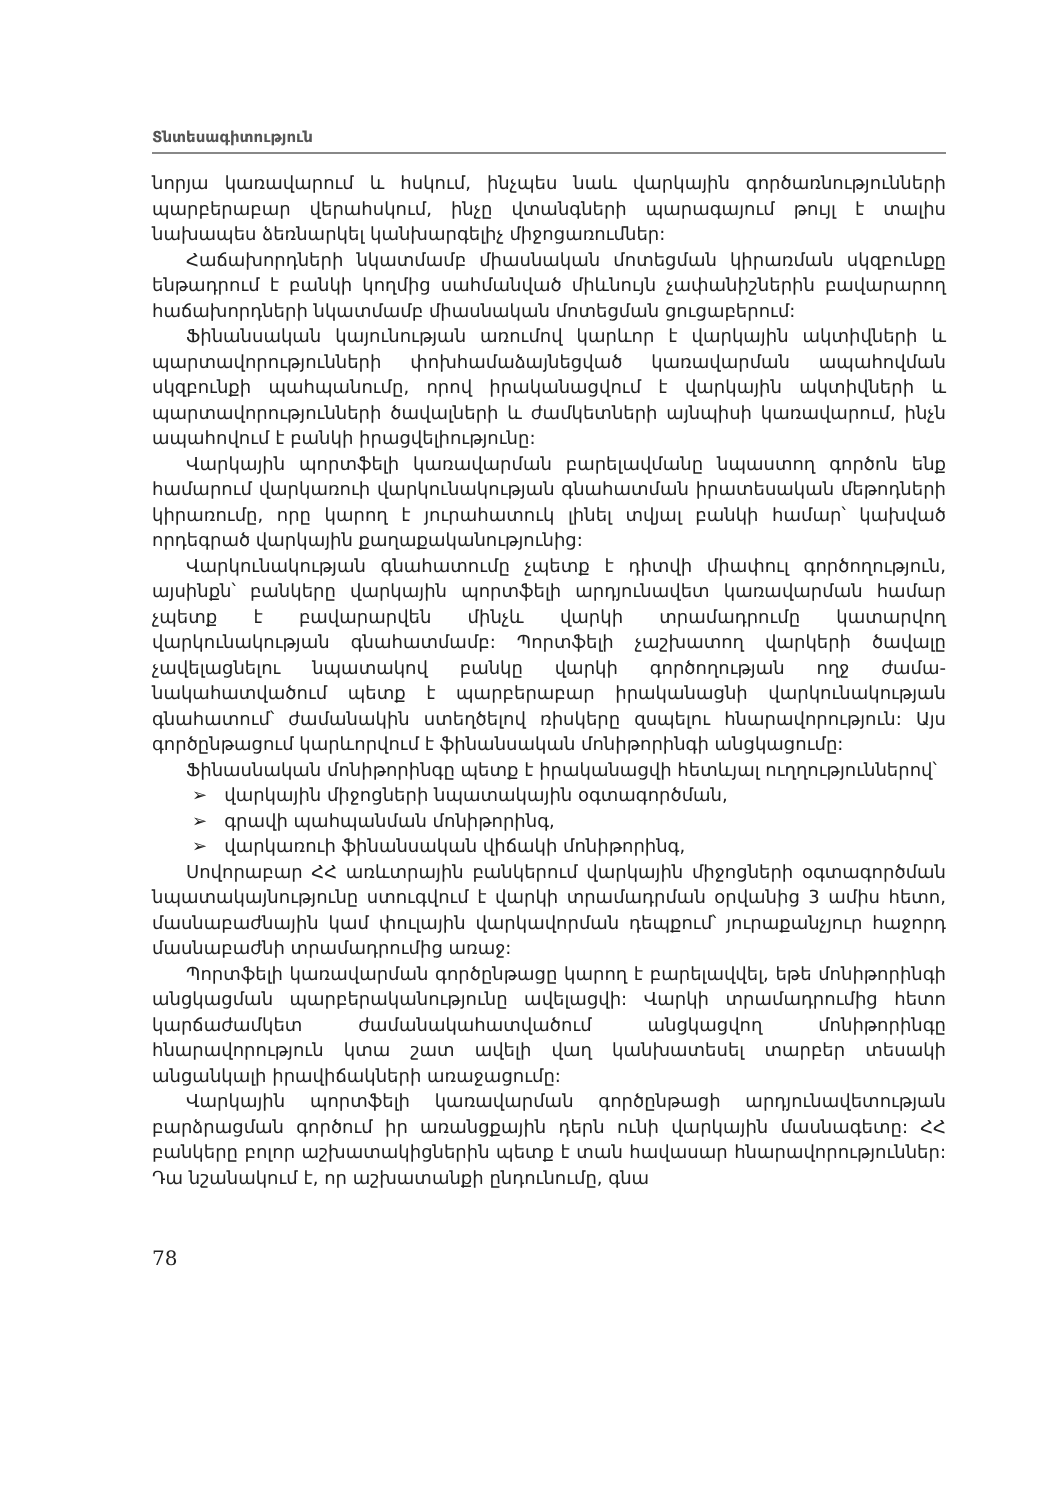Տնտեսագիտություն
նորյա կառավարում և հսկում, ինչպես նաև վարկային գործառնություննե­րի պարբերաբար վերահսկում, ինչը վտանգների պարագայում թույլ է տա­լիս նախապես ձեռնարկել կանխարգելիչ միջոցառումներ:
Հաճախորդների նկատմամբ միասնական մոտեցման կիրառման սկզբուն­քը ենթադրում է բանկի կողմից սահմանված միևնույն չափանիշներին բա­վարարող հաճախորդների նկատմամբ միասնական մոտեցման ցուցաբե­րում:
Ֆինանսական կայունության առումով կարևոր է վարկային ակտիվների և պարտավորությունների փոխհամաձայնեցված կառավարման ապահով­ման սկզբունքի պահպանումը, որով իրականացվում է վարկային ակտիվ­ների և պարտավորությունների ծավալների և ժամկետների այնպիսի կա­ռավարում, ինչն ապահովում է բանկի իրացվելիությունը:
Վարկային պորտֆելի կառավարման բարելավմանը նպաստող գործոն ենք համարում վարկառուի վարկունակության գնահատման իրատեսական մեթոդների կիրառումը, որը կարող է յուրահատուկ լինել տվյալ բանկի համար՝ կախված որդեգրած վարկային քաղաքականությունից:
Վարկունակության գնահատումը չպետք է դիտվի միափուլ գործողութ­յուն, այսինքն՝ բանկերը վարկային պորտֆելի արդյունավետ կառավար­ման համար չպետք է բավարարվեն մինչև վարկի տրամադրումը կատար­վող վարկունակության գնահատմամբ: Պորտֆելի չաշխատող վարկերի ծա­վալը չավելացնելու նպատակով բանկը վարկի գործողության ողջ ժամա­նակահատվածում պետք է պարբերաբար իրականացնի վարկունակության գնահատում՝ ժամանակին ստեղծելով ռիսկերը զսպելու հնարավորություն: Այս գործընթացում կարևորվում է ֆինանսական մոնիթորինգի անցկացումը:
Ֆինասնական մոնիթորինգը պետք է իրականացվի հետևյալ ուղղութ­յուններով՝
➢ վարկային միջոցների նպատակային օգտագործման,
➢ գրավի պահպանման մոնիթորինգ,
➢ վարկառուի ֆինանսական վիճակի մոնիթորինգ,
Սովորաբար ՀՀ առևտրային բանկերում վարկային միջոցների օգտա­գործման նպատակայնությունը ստուգվում է վարկի տրամադրման օրվա­նից 3 ամիս հետո, մասնաբաժնային կամ փուլային վարկավորման դեպ­քում՝ յուրաքանչյուր հաջորդ մասնաբաժնի տրամադրումից առաջ:
Պորտֆելի կառավարման գործընթացը կարող է բարելավվել, եթե մո­նիթորինգի անցկացման պարբերականությունը ավելացվի: Վարկի տրա­մադրումից հետո կարճաժամկետ ժամանակահատվածում անցկացվող մո­նիթորինգը հնարավորություն կտա շատ ավելի վաղ կանխատեսել տար­բեր տեսակի անցանկալի իրավիճակների առաջացումը:
Վարկային պորտֆելի կառավարման գործընթացի արդյունավետութ­յան բարձրացման գործում իր առանցքային դերն ունի վարկային մասնա­գետը: ՀՀ բանկերը բոլոր աշխատակիցներին պետք է տան հավասար հնարավորություններ: Դա նշանակում է, որ աշխատանքի ընդունումը, գնա­
78